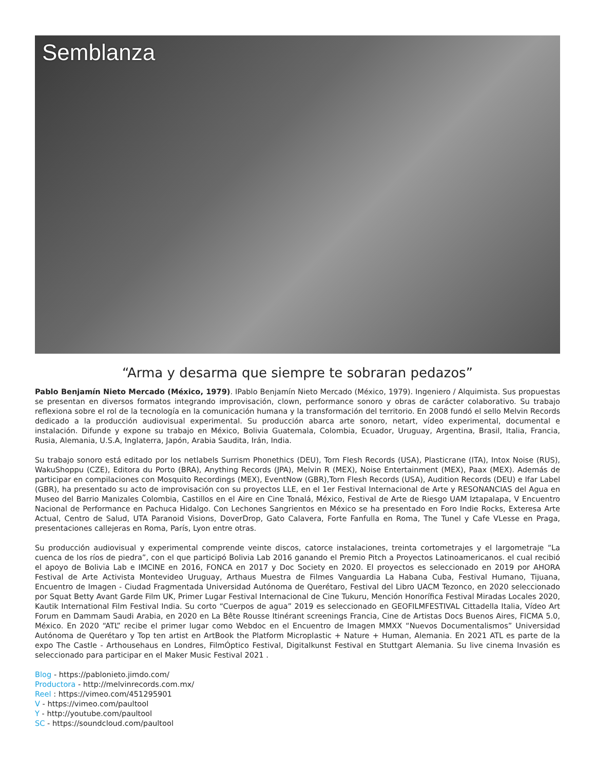Semblanza
“Arma y desarma que siempre te sobraran pedazos”
Pablo Benjamín Nieto Mercado (México, 1979). IPablo Benjamín Nieto Mercado (México, 1979). Ingeniero / Alquimista. Sus propuestas se presentan en diversos formatos integrando improvisación, clown, performance sonoro y obras de carácter colaborativo. Su trabajo reflexiona sobre el rol de la tecnología en la comunicación humana y la transformación del territorio. En 2008 fundó el sello Melvin Records dedicado a la producción audiovisual experimental. Su producción abarca arte sonoro, netart, vídeo experimental, documental e instalación. Difunde y expone su trabajo en México, Bolivia Guatemala, Colombia, Ecuador, Uruguay, Argentina, Brasil, Italia, Francia, Rusia, Alemania, U.S.A, Inglaterra, Japón, Arabia Saudita, Irán, India.
Su trabajo sonoro está editado por los netlabels Surrism Phonethics (DEU), Torn Flesh Records (USA), Plasticrane (ITA), Intox Noise (RUS), WakuShoppu (CZE), Editora du Porto (BRA), Anything Records (JPA), Melvin R (MEX), Noise Entertainment (MEX), Paax (MEX). Además de participar en compilaciones con Mosquito Recordings (MEX), EventNow (GBR),Torn Flesh Records (USA), Audition Records (DEU) e Ifar Label (GBR), ha presentado su acto de improvisación con su proyectos LLE, en el 1er Festival Internacional de Arte y RESONANCIAS del Agua en Museo del Barrio Manizales Colombia, Castillos en el Aire en Cine Tonalá, México, Festival de Arte de Riesgo UAM Iztapalapa, V Encuentro Nacional de Performance en Pachuca Hidalgo. Con Lechones Sangrientos en México se ha presentado en Foro Indie Rocks, Exteresa Arte Actual, Centro de Salud, UTA Paranoid Visions, DoverDrop, Gato Calavera, Forte Fanfulla en Roma, The Tunel y Cafe VLesse en Praga, presentaciones callejeras en Roma, París, Lyon entre otras.
Su producción audiovisual y experimental comprende veinte discos, catorce instalaciones, treinta cortometrajes y el largometraje “La cuenca de los ríos de piedra”, con el que participó Bolivia Lab 2016 ganando el Premio Pitch a Proyectos Latinoamericanos. el cual recibió el apoyo de Bolivia Lab e IMCINE en 2016, FONCA en 2017 y Doc Society en 2020. El proyectos es seleccionado en 2019 por AHORA Festival de Arte Activista Montevideo Uruguay, Arthaus Muestra de Filmes Vanguardia La Habana Cuba, Festival Humano, Tijuana, Encuentro de Imagen - Ciudad Fragmentada Universidad Autónoma de Querétaro, Festival del Libro UACM Tezonco, en 2020 seleccionado por Squat Betty Avant Garde Film UK, Primer Lugar Festival Internacional de Cine Tukuru, Mención Honorífica Festival Miradas Locales 2020, Kautik International Film Festival India. Su corto “Cuerpos de agua” 2019 es seleccionado en GEOFILMFESTIVAL Cittadella Italia, Vídeo Art Forum en Dammam Saudi Arabia, en 2020 en La Bête Rousse Itinérant screenings Francia, Cine de Artistas Docs Buenos Aires, FICMA 5.0, México. En 2020 “ATL” recibe el primer lugar como Webdoc en el Encuentro de Imagen MMXX “Nuevos Documentalismos” Universidad Autónoma de Querétaro y Top ten artist en ArtBook the Platform Microplastic + Nature + Human, Alemania. En 2021 ATL es parte de la expo The Castle - Arthousehaus en Londres, FilmÓptico Festival, Digitalkunst Festival en Stuttgart Alemania. Su live cinema Invasión es seleccionado para participar en el Maker Music Festival 2021 .
Blog - https://pablonieto.jimdo.com/
Productora - http://melvinrecords.com.mx/
Reel : https://vimeo.com/451295901
V - https://vimeo.com/paultool
Y - http://youtube.com/paultool
SC - https://soundcloud.com/paultool